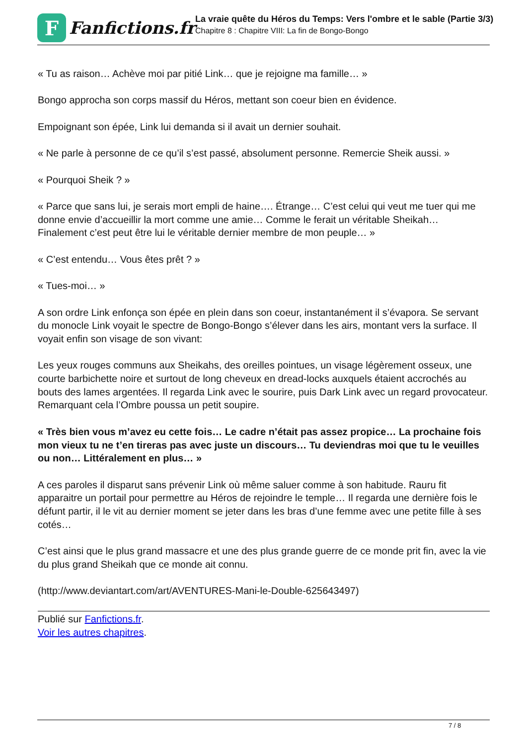F
Fanfictions.fr
La vraie quête du Héros du Temps: Vers l'ombre et le sable (Partie 3/3)
Chapitre 8 : Chapitre VIII: La fin de Bongo-Bongo
« Tu as raison… Achève moi par pitié Link… que je rejoigne ma famille… »
Bongo approcha son corps massif du Héros, mettant son coeur bien en évidence.
Empoignant son épée, Link lui demanda si il avait un dernier souhait.
« Ne parle à personne de ce qu’il s’est passé, absolument personne. Remercie Sheik aussi. »
« Pourquoi Sheik ? »
« Parce que sans lui, je serais mort empli de haine…. Étrange… C’est celui qui veut me tuer qui me donne envie d’accueillir la mort comme une amie… Comme le ferait un véritable Sheikah… Finalement c’est peut être lui le véritable dernier membre de mon peuple… »
« C’est entendu… Vous êtes prêt ? »
« Tues-moi… »
A son ordre Link enfonça son épée en plein dans son coeur, instantanément il s’évapora. Se servant du monocle Link voyait le spectre de Bongo-Bongo s’élever dans les airs, montant vers la surface. Il voyait enfin son visage de son vivant:
Les yeux rouges communs aux Sheikahs, des oreilles pointues, un visage légèrement osseux, une courte barbichette noire et surtout de long cheveux en dread-locks auxquels étaient accrochés au bouts des lames argentées. Il regarda Link avec le sourire, puis Dark Link avec un regard provocateur. Remarquant cela l’Ombre poussa un petit soupire.
« Très bien vous m’avez eu cette fois… Le cadre n’était pas assez propice… La prochaine fois mon vieux tu ne t’en tireras pas avec juste un discours… Tu deviendras moi que tu le veuilles ou non… Littéralement en plus… »
A ces paroles il disparut sans prévenir Link où même saluer comme à son habitude. Rauru fit apparaitre un portail pour permettre au Héros de rejoindre le temple… Il regarda une dernière fois le défunt partir, il le vit au dernier moment se jeter dans les bras d’une femme avec une petite fille à ses cotés…
C’est ainsi que le plus grand massacre et une des plus grande guerre de ce monde prit fin, avec la vie du plus grand Sheikah que ce monde ait connu.
(http://www.deviantart.com/art/AVENTURES-Mani-le-Double-625643497)
Publié sur Fanfictions.fr.
Voir les autres chapitres.
7 / 8